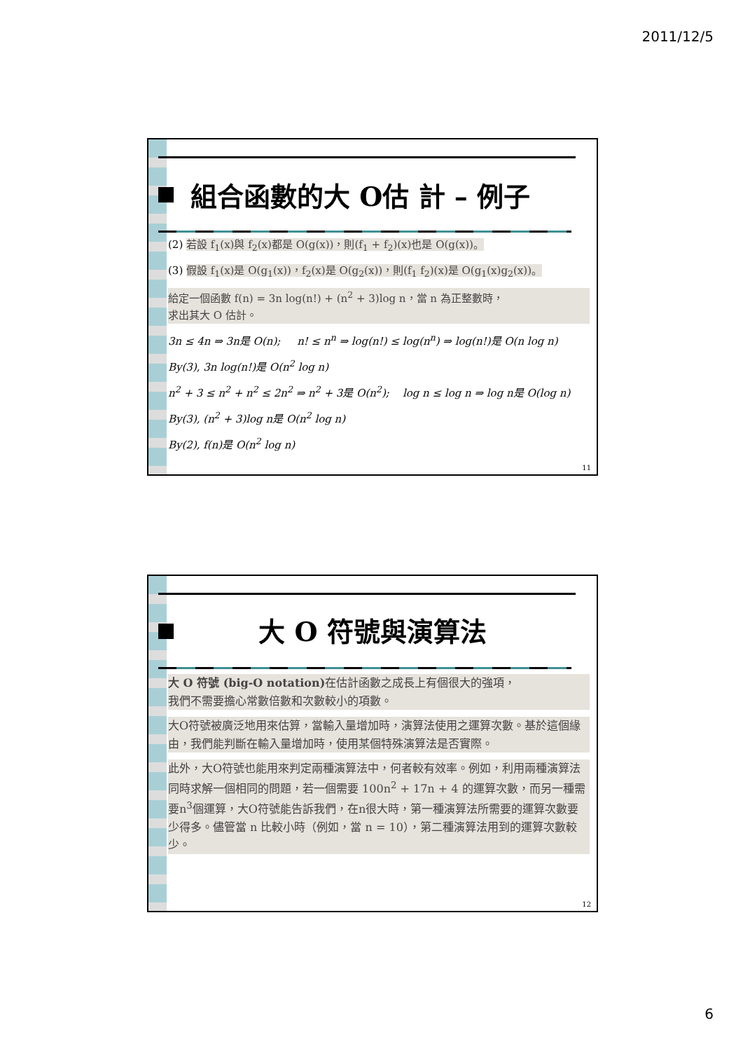2011/12/5
組合函數的大 O估 計 – 例子
(2) 若設 f<sub>1</sub>(x)與 f<sub>2</sub>(x)都是 O(g(x))，則(f<sub>1</sub> + f<sub>2</sub>)(x)也是 O(g(x))。
(3) 假設 f<sub>1</sub>(x)是 O(g<sub>1</sub>(x))，f<sub>2</sub>(x)是 O(g<sub>2</sub>(x))，則(f<sub>1</sub> f<sub>2</sub>)(x)是 O(g<sub>1</sub>(x)g<sub>2</sub>(x))。
給定一個函數 f(n) = 3n log(n!) + (n<sup>2</sup> + 3)log n，當 n 為正整數時，
求出其大 O 估計。
3n ≤ 4n ⇒ 3n是 O(n); n! ≤ n<sup>n</sup> ⇒ log(n!) ≤ log(n<sup>n</sup>) ⇒ log(n!)是 O(n log n)
By(3), 3n log(n!)是 O(n<sup>2</sup> log n)
n<sup>2</sup> + 3 ≤ n<sup>2</sup> + n<sup>2</sup> ≤ 2n<sup>2</sup> ⇒ n<sup>2</sup> + 3是 O(n<sup>2</sup>); log n ≤ log n ⇒ log n是 O(log n)
By(3), (n<sup>2</sup> + 3)log n是 O(n<sup>2</sup> log n)
By(2), f(n)是 O(n<sup>2</sup> log n)
11
大 O 符號與演算法
大 O 符號 (big-O notation) 在估計函數之成長上有個很大的強項，
我們不需要擔心常數倍數和次數較小的項數。
大O符號被廣泛地用來估算，當輸入量增加時，演算法使用之運算次數。基於這個緣由，我們能判斷在輸入量增加時，使用某個特殊演算法是否實際。
此外，大O符號也能用來判定兩種演算法中，何者較有效率。例如，利用兩種演算法同時求解一個相同的問題，若一個需要 100n<sup>2</sup> + 17n + 4 的運算次數，而另一種需要n<sup>3</sup>個運算，大O符號能告訴我們，在n很大時，第一種演算法所需要的運算次數要少得多。儘管當 n 比較小時（例如，當 n = 10），第二種演算法用到的運算次數較少。
12
6